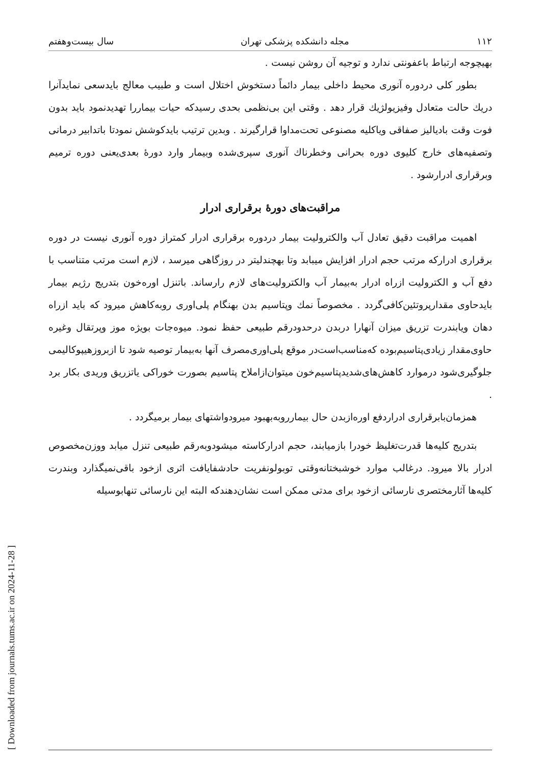[ Downloaded from journals.tums.ac.ir on 2024-11-28 ]
۱۱۲ مجله دانشکده پزشکی تهران سال بیست‌وهفتم
بهیچوجه ارتباط باعفونتی ندارد و توجیه آن روشن نیست .
بطور کلی دردوره آنوری محیط داخلی بیمار دائماً دستخوش اختلال است و طبیب معالج بایدسعی نمایدآنرا دریك حالت متعادل وفیزیولژیك قرار دهد . وقتی این بی‌نظمی بحدی رسیدکه حیات بیماررا تهدیدنمود باید بدون فوت وقت بادیالیز صفاقی ویاکلیه مصنوعی تحت‌مداوا قرارگیرند . وبدین ترتیب بایدکوشش نمودتا باتدابیر درمانی وتصفیه‌های خارج کلیوی دوره بحرانی وخطرناك آنوری سپری‌شده وبیمار وارد دورهٔ بعدی‌یعنی دوره ترمیم وبرقراری ادرارشود .
مراقبت‌های دورهٔ برقراری ادرار
اهمیت مراقبت دقیق تعادل آب والکترولیت بیمار دردوره برقراری ادرار کمتراز دوره آنوری نیست در دوره برقراری ادرارکه مرتب حجم ادرار افزایش میبابد وتا بهچندلیتر در روزگاهی میرسد ، لازم است مرتب متناسب با دفع آب و الکترولیت ازراه ادرار به‌بیمار آب والکترولیت‌های لازم رارساند. باتنزل اوره‌خون بتدریج رژیم بیمار بایدحاوی مقدارپروتئین‌کافی‌گردد . مخصوصاً نمك وپتاسیم بدن بهنگام پلی‌اوری روبه‌کاهش میرود که باید ازراه دهان ویابندرت تزریق میزان آنهارا دربدن درحدودرقم طبیعی حفظ نمود. میوه‌جات بویژه موز وپرتقال وغیره حاوی‌مقدار زیادی‌پتاسیم‌بوده که‌مناسب‌است‌در موقع پلی‌اوری‌مصرف آنها به‌بیمار توصیه شود تا ازبروزهیپوکالیمی جلوگیری‌شود درموارد کاهش‌های‌شدیدپتاسیم‌خون میتوان‌ازاملاح پتاسیم بصورت خوراکی یاتزریق وریدی بکار برد .
همزمان‌بابرقراری ادراردفع اوره‌ازبدن حال بیمارروبه‌بهبود میرودواشتهای بیمار برمیگردد .
بتدریج کلیه‌ها قدرت‌تغلیظ خودرا بازمیابند، حجم ادرارکاسته میشودوبه‌رقم طبیعی تنزل میابد ووزن‌مخصوص ادرار بالا میرود. درغالب موارد خوشبختانه‌وقتی توبولونفریت حادشفایافت اثری ازخود باقی‌نمیگذارد وبندرت کلیه‌ها آثارمختصری نارسائی ازخود برای مدتی ممکن است نشان‌دهندکه البته این نارسائی تنهابوسیله